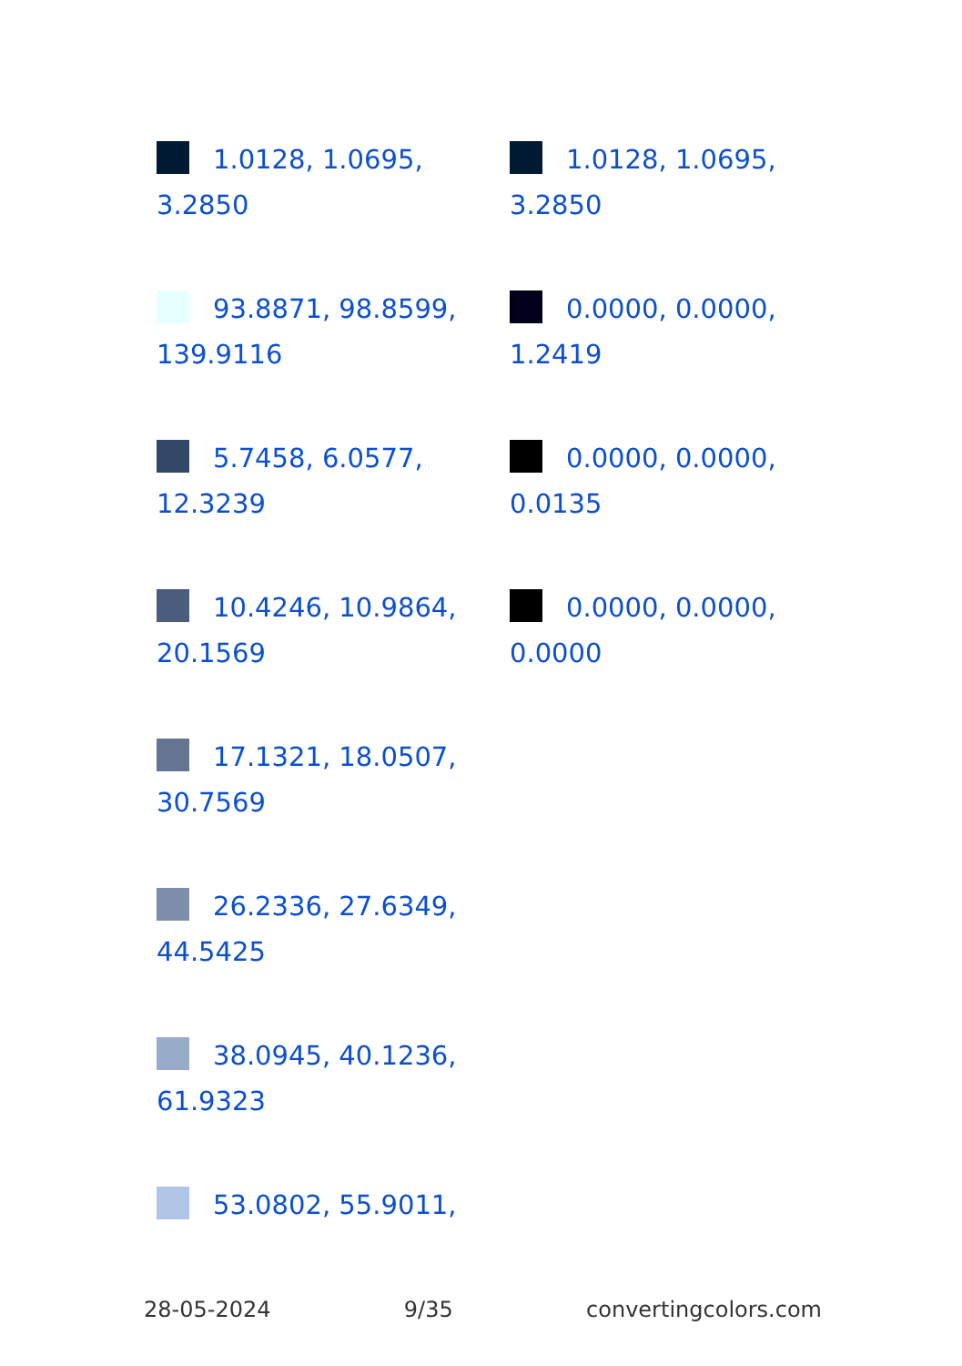1.0128, 1.0695, 3.2850
1.0128, 1.0695, 3.2850
93.8871, 98.8599, 139.9116
0.0000, 0.0000, 1.2419
5.7458, 6.0577, 12.3239
0.0000, 0.0000, 0.0135
10.4246, 10.9864, 20.1569
0.0000, 0.0000, 0.0000
17.1321, 18.0507, 30.7569
26.2336, 27.6349, 44.5425
38.0945, 40.1236, 61.9323
53.0802, 55.9011,
28-05-2024 9/35 convertingcolors.com